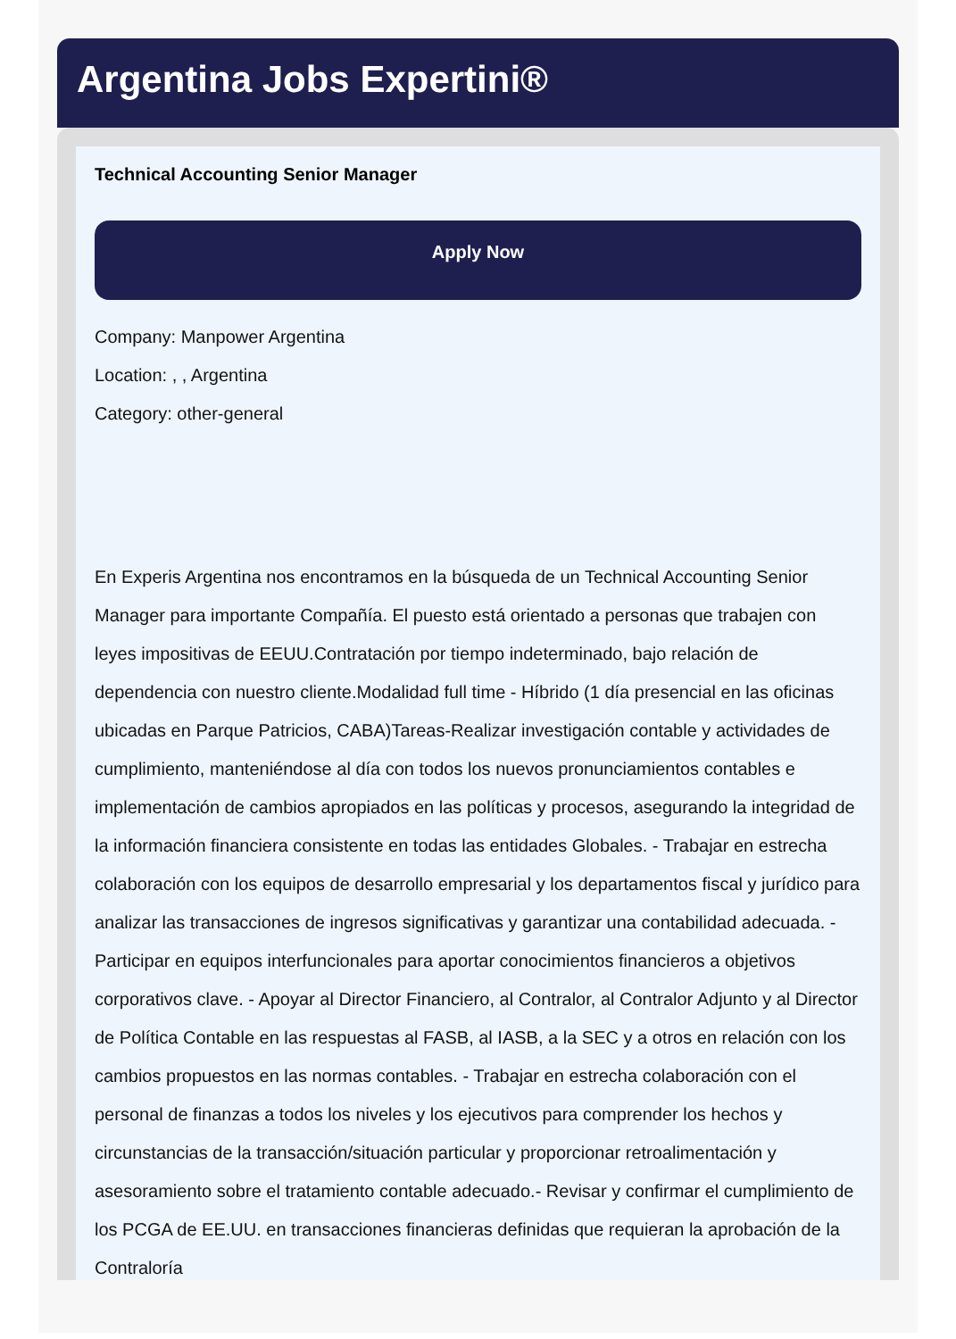Argentina Jobs Expertini®
Technical Accounting Senior Manager
Apply Now
Company: Manpower Argentina
Location: , , Argentina
Category: other-general
En Experis Argentina nos encontramos en la búsqueda de un Technical Accounting Senior Manager para importante Compañía. El puesto está orientado a personas que trabajen con leyes impositivas de EEUU.Contratación por tiempo indeterminado, bajo relación de dependencia con nuestro cliente.Modalidad full time - Híbrido (1 día presencial en las oficinas ubicadas en Parque Patricios, CABA)Tareas-Realizar investigación contable y actividades de cumplimiento, manteniéndose al día con todos los nuevos pronunciamientos contables e implementación de cambios apropiados en las políticas y procesos, asegurando la integridad de la información financiera consistente en todas las entidades Globales. - Trabajar en estrecha colaboración con los equipos de desarrollo empresarial y los departamentos fiscal y jurídico para analizar las transacciones de ingresos significativas y garantizar una contabilidad adecuada. - Participar en equipos interfuncionales para aportar conocimientos financieros a objetivos corporativos clave. - Apoyar al Director Financiero, al Contralor, al Contralor Adjunto y al Director de Política Contable en las respuestas al FASB, al IASB, a la SEC y a otros en relación con los cambios propuestos en las normas contables. - Trabajar en estrecha colaboración con el personal de finanzas a todos los niveles y los ejecutivos para comprender los hechos y circunstancias de la transacción/situación particular y proporcionar retroalimentación y asesoramiento sobre el tratamiento contable adecuado.- Revisar y confirmar el cumplimiento de los PCGA de EE.UU. en transacciones financieras definidas que requieran la aprobación de la Contraloría